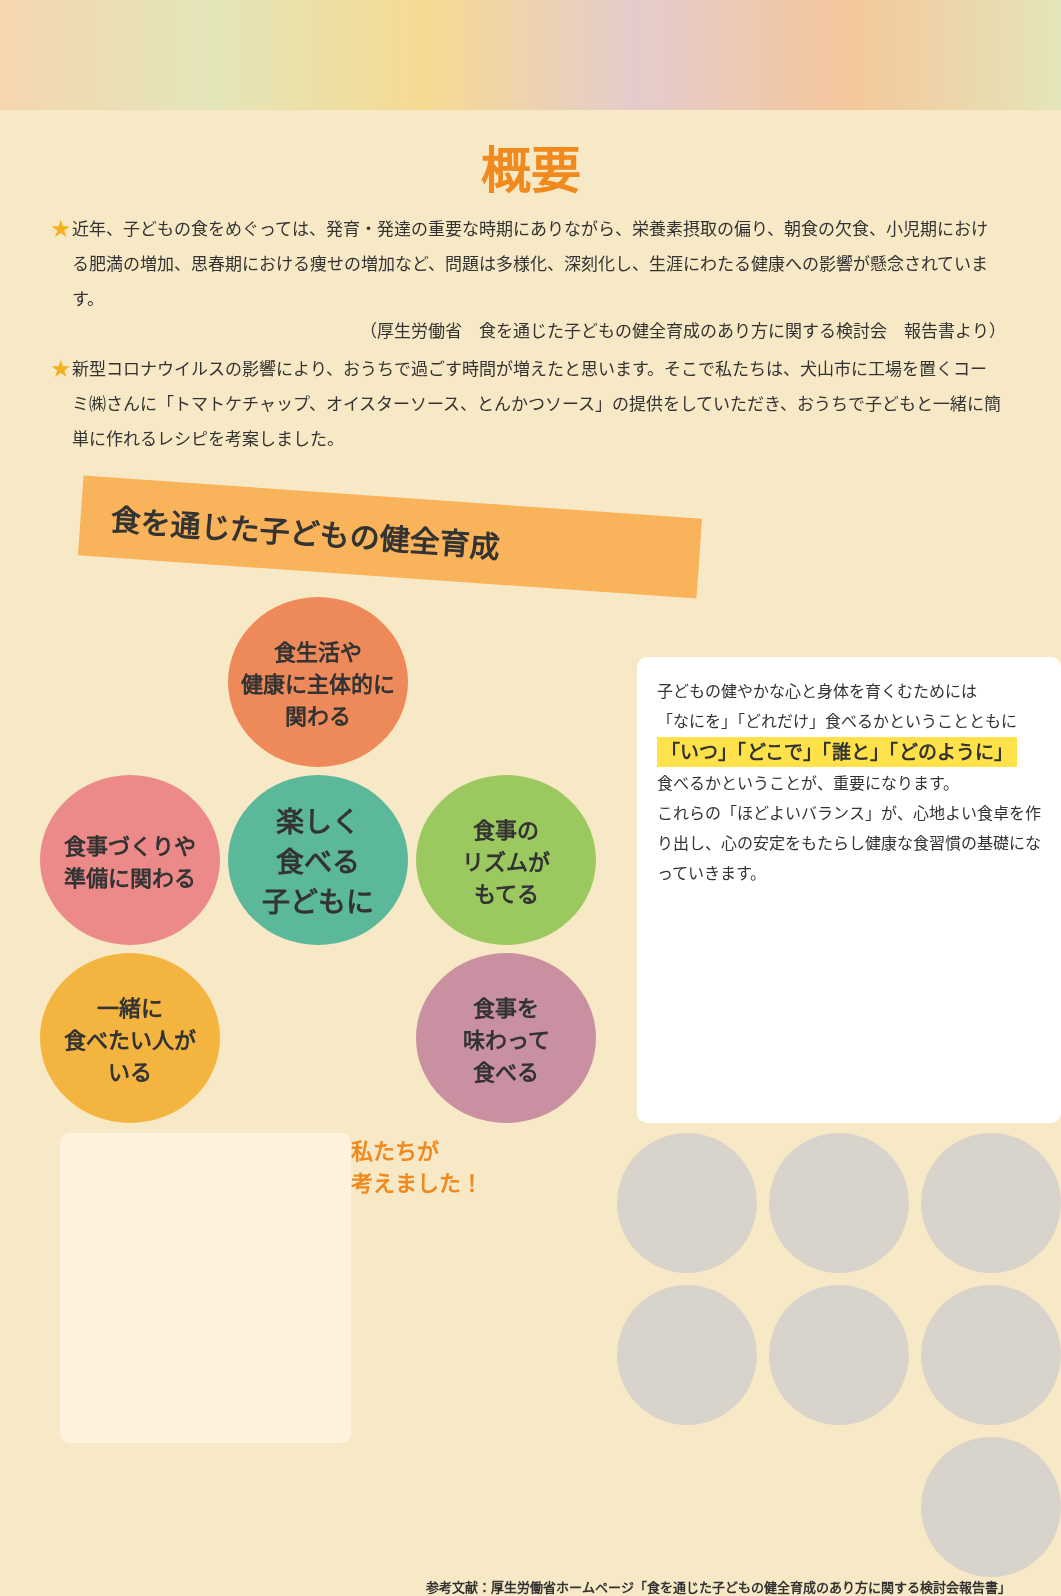概要
★
近年、子どもの食をめぐっては、発育・発達の重要な時期にありながら、栄養素摂取の偏り、朝食の欠食、小児期における肥満の増加、思春期における痩せの増加など、問題は多様化、深刻化し、生涯にわたる健康への影響が懸念されています。
（厚生労働省　食を通じた子どもの健全育成のあり方に関する検討会　報告書より）
★
新型コロナウイルスの影響により、おうちで過ごす時間が増えたと思います。そこで私たちは、犬山市に工場を置くコーミ㈱さんに「トマトケチャップ、オイスターソース、とんかつソース」の提供をしていただき、おうちで子どもと一緒に簡単に作れるレシピを考案しました。
食を通じた子どもの健全育成
食生活や
健康に主体的に
関わる
食事づくりや
準備に関わる
楽しく
食べる
子どもに
食事の
リズムが
もてる
一緒に
食べたい人が
いる
食事を
味わって
食べる
子どもの健やかな心と身体を育くむためには
「なにを」「どれだけ」食べるかということともに
「いつ」「どこで」「誰と」「どのように」
食べるかということが、重要になります。
これらの「ほどよいバランス」が、心地よい食卓を作り出し、心の安定をもたらし健康な食習慣の基礎になっていきます。
私たちが
考えました！
参考文献：厚生労働省ホームページ「食を通じた子どもの健全育成のあり方に関する検討会報告書」